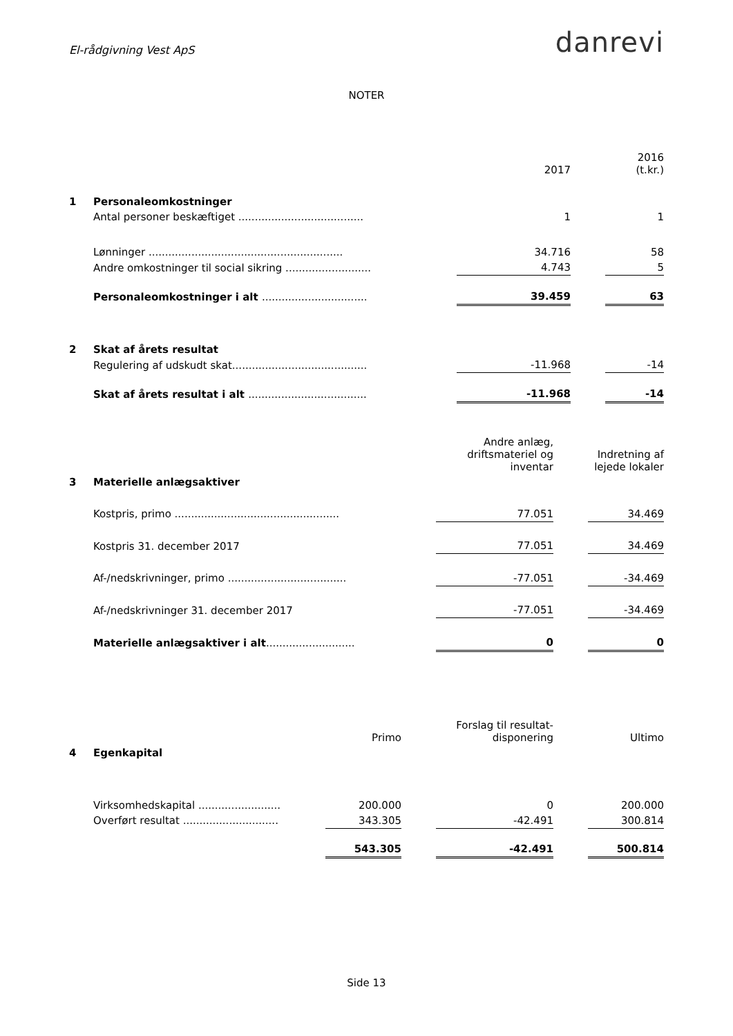El-rådgivning Vest ApS
danrevi
NOTER
| | | 2017 | | 2016 (t.kr.) |
| 1 | Personaleomkostninger | | | |
| | Antal personer beskæftiget ...................................... | 1 | | 1 |
| | Lønninger ........................................................... | 34.716 | | 58 |
| | Andre omkostninger til social sikring .......................... | 4.743 | | 5 |
| | Personaleomkostninger i alt ................................ | 39.459 | | 63 |
| 2 | Skat af årets resultat | | | |
| | Regulering af udskudt skat......................................... | -11.968 | | -14 |
| | Skat af årets resultat i alt .................................... | -11.968 | | -14 |
| | | Andre anlæg, driftsmateriel og inventar | | Indretning af lejede lokaler |
| 3 | Materielle anlægsaktiver | | | |
| | Kostpris, primo .................................................. | 77.051 | | 34.469 |
| | Kostpris 31. december 2017 | 77.051 | | 34.469 |
| | Af-/nedskrivninger, primo .................................... | -77.051 | | -34.469 |
| | Af-/nedskrivninger 31. december 2017 | -77.051 | | -34.469 |
| | Materielle anlægsaktiver i alt ........................... | 0 | | 0 |
| | | Primo | | Forslag til resultat- disponering | | Ultimo |
| 4 | Egenkapital | | | | | |
| | Virksomhedskapital ......................... | 200.000 | | 0 | | 200.000 |
| | Overført resultat ............................. | 343.305 | | -42.491 | | 300.814 |
| | | 543.305 | | -42.491 | | 500.814 |
Side 13